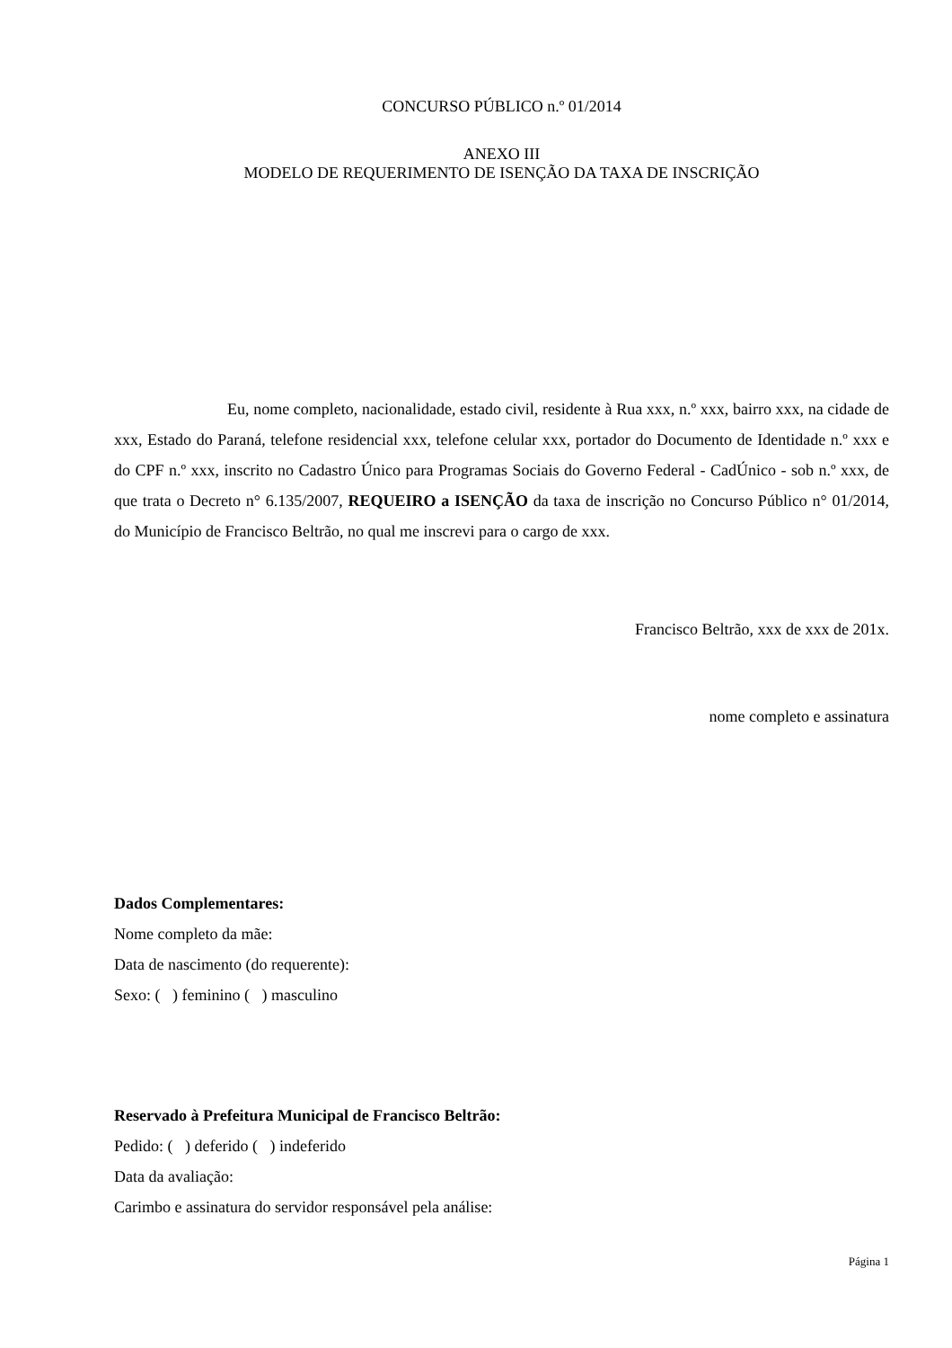CONCURSO PÚBLICO n.º 01/2014
ANEXO III
MODELO DE REQUERIMENTO DE ISENÇÃO DA TAXA DE INSCRIÇÃO
Eu, nome completo, nacionalidade, estado civil, residente à Rua xxx, n.º xxx, bairro xxx, na cidade de xxx, Estado do Paraná, telefone residencial xxx, telefone celular xxx, portador do Documento de Identidade n.º xxx e do CPF n.º xxx, inscrito no Cadastro Único para Programas Sociais do Governo Federal - CadÚnico - sob n.º xxx, de que trata o Decreto n° 6.135/2007, REQUEIRO a ISENÇÃO da taxa de inscrição no Concurso Público n° 01/2014, do Município de Francisco Beltrão, no qual me inscrevi para o cargo de xxx.
Francisco Beltrão, xxx de xxx de 201x.
nome completo e assinatura
Dados Complementares:
Nome completo da mãe:
Data de nascimento (do requerente):
Sexo: ( ) feminino ( ) masculino
Reservado à Prefeitura Municipal de Francisco Beltrão:
Pedido: ( ) deferido ( ) indeferido
Data da avaliação:
Carimbo e assinatura do servidor responsável pela análise:
Página 1